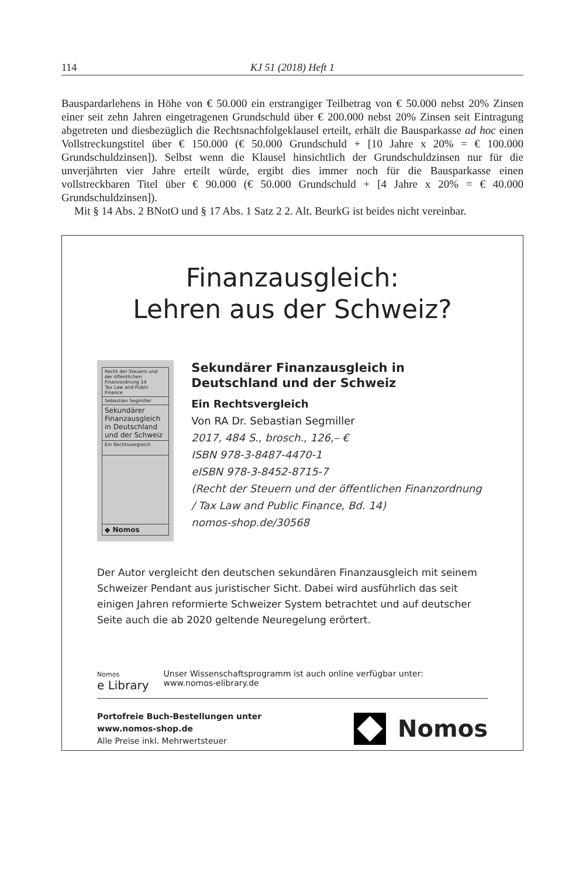114 KJ 51 (2018) Heft 1
Bauspardarlehens in Höhe von € 50.000 ein erstrangiger Teilbetrag von € 50.000 nebst 20% Zinsen einer seit zehn Jahren eingetragenen Grundschuld über € 200.000 nebst 20% Zinsen seit Eintragung abgetreten und diesbezüglich die Rechtsnachfolgeklausel erteilt, erhält die Bausparkasse ad hoc einen Vollstreckungstitel über € 150.000 (€ 50.000 Grundschuld + [10 Jahre x 20% = € 100.000 Grundschuldzinsen]). Selbst wenn die Klausel hinsichtlich der Grundschuldzinsen nur für die unverjährten vier Jahre erteilt würde, ergibt dies immer noch für die Bausparkasse einen vollstreckbaren Titel über € 90.000 (€ 50.000 Grundschuld + [4 Jahre x 20% = € 40.000 Grundschuldzinsen]).
Mit § 14 Abs. 2 BNotO und § 17 Abs. 1 Satz 2 2. Alt. BeurkG ist beides nicht vereinbar.
Finanzausgleich:
Lehren aus der Schweiz?
Recht der Steuern und der öffentlichen Finanzordnung 14
Tax Law and Public Finance
Sebastian Segmiller
Sekundärer Finanzausgleich in Deutschland und der Schweiz
Ein Rechtsvergleich
◆ Nomos
Sekundärer Finanzausgleich in Deutschland und der Schweiz
Ein Rechtsvergleich
Von RA Dr. Sebastian Segmiller
2017, 484 S., brosch., 126,– €
ISBN 978-3-8487-4470-1
eISBN 978-3-8452-8715-7
(Recht der Steuern und der öffentlichen Finanzordnung / Tax Law and Public Finance, Bd. 14)
nomos-shop.de/30568
Der Autor vergleicht den deutschen sekundären Finanzausgleich mit seinem Schweizer Pendant aus juristischer Sicht. Dabei wird ausführlich das seit einigen Jahren reformierte Schweizer System betrachtet und auf deutscher Seite auch die ab 2020 geltende Neuregelung erörtert.
Nomos
e Library
Unser Wissenschaftsprogramm ist auch online verfügbar unter:
www.nomos-elibrary.de
Portofreie Buch-Bestellungen unter
www.nomos-shop.de
Alle Preise inkl. Mehrwertsteuer
Nomos